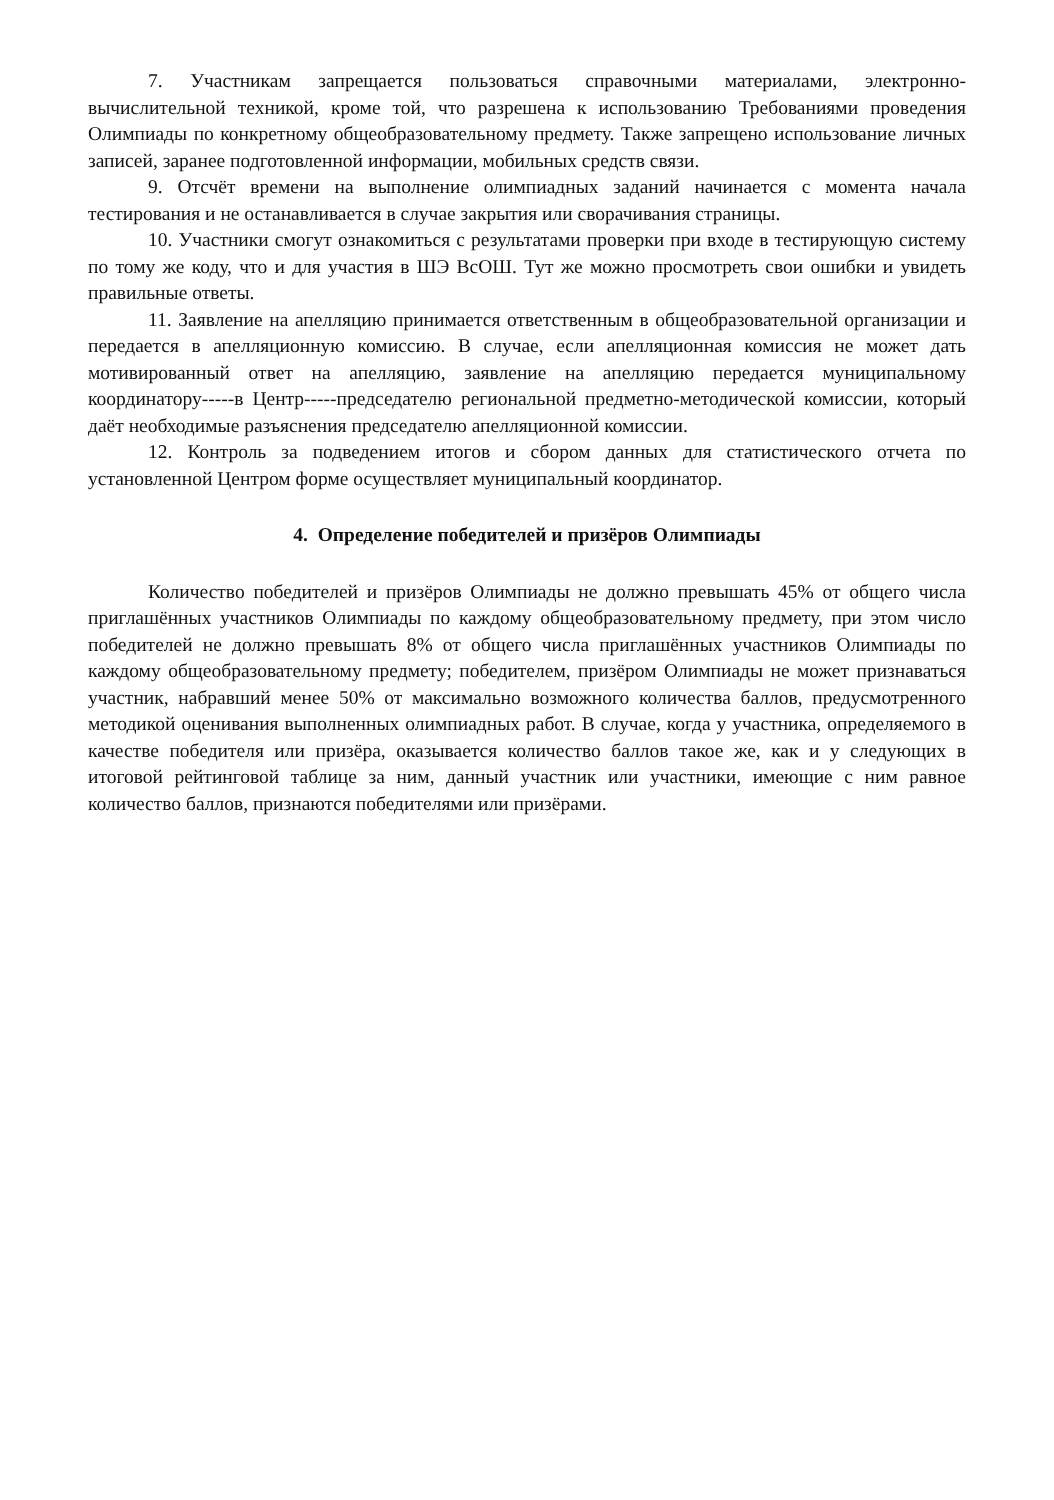7. Участникам запрещается пользоваться справочными материалами, электронно-вычислительной техникой, кроме той, что разрешена к использованию Требованиями проведения Олимпиады по конкретному общеобразовательному предмету. Также запрещено использование личных записей, заранее подготовленной информации, мобильных средств связи.
9. Отсчёт времени на выполнение олимпиадных заданий начинается с момента начала тестирования и не останавливается в случае закрытия или сворачивания страницы.
10. Участники смогут ознакомиться с результатами проверки при входе в тестирующую систему по тому же коду, что и для участия в ШЭ ВсОШ. Тут же можно просмотреть свои ошибки и увидеть правильные ответы.
11. Заявление на апелляцию принимается ответственным в общеобразовательной организации и передается в апелляционную комиссию. В случае, если апелляционная комиссия не может дать мотивированный ответ на апелляцию, заявление на апелляцию передается муниципальному координатору-----в Центр-----председателю региональной предметно-методической комиссии, который даёт необходимые разъяснения председателю апелляционной комиссии.
12. Контроль за подведением итогов и сбором данных для статистического отчета по установленной Центром форме осуществляет муниципальный координатор.
4. Определение победителей и призёров Олимпиады
Количество победителей и призёров Олимпиады не должно превышать 45% от общего числа приглашённых участников Олимпиады по каждому общеобразовательному предмету, при этом число победителей не должно превышать 8% от общего числа приглашённых участников Олимпиады по каждому общеобразовательному предмету; победителем, призёром Олимпиады не может признаваться участник, набравший менее 50% от максимально возможного количества баллов, предусмотренного методикой оценивания выполненных олимпиадных работ. В случае, когда у участника, определяемого в качестве победителя или призёра, оказывается количество баллов такое же, как и у следующих в итоговой рейтинговой таблице за ним, данный участник или участники, имеющие с ним равное количество баллов, признаются победителями или призёрами.